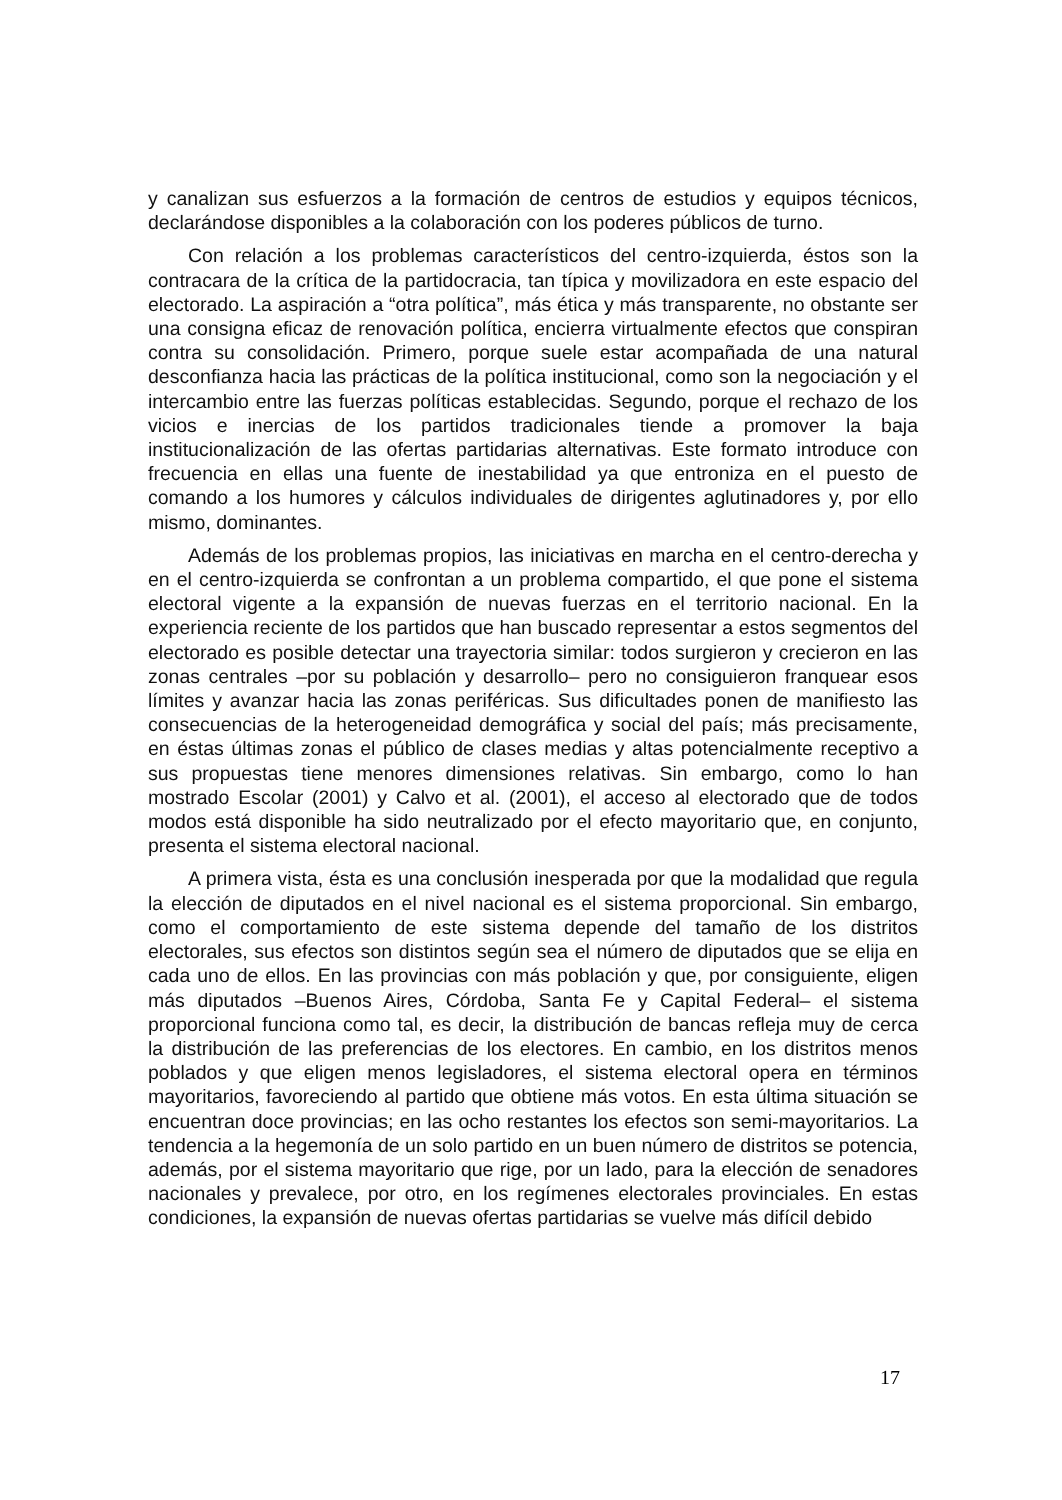y canalizan sus esfuerzos a la formación de centros de estudios y equipos técnicos, declarándose disponibles a la colaboración con los poderes públicos de turno.
Con relación a los problemas característicos del centro-izquierda, éstos son la contracara de la crítica de la partidocracia, tan típica y movilizadora en este espacio del electorado. La aspiración a “otra política”, más ética y más transparente, no obstante ser una consigna eficaz de renovación política, encierra virtualmente efectos que conspiran contra su consolidación. Primero, porque suele estar acompañada de una natural desconfianza hacia las prácticas de la política institucional, como son la negociación y el intercambio entre las fuerzas políticas establecidas. Segundo, porque el rechazo de los vicios e inercias de los partidos tradicionales tiende a promover la baja institucionalización de las ofertas partidarias alternativas. Este formato introduce con frecuencia en ellas una fuente de inestabilidad ya que entroniza en el puesto de comando a los humores y cálculos individuales de dirigentes aglutinadores y, por ello mismo, dominantes.
Además de los problemas propios, las iniciativas en marcha en el centro-derecha y en el centro-izquierda se confrontan a un problema compartido, el que pone el sistema electoral vigente a la expansión de nuevas fuerzas en el territorio nacional. En la experiencia reciente de los partidos que han buscado representar a estos segmentos del electorado es posible detectar una trayectoria similar: todos surgieron y crecieron en las zonas centrales –por su población y desarrollo– pero no consiguieron franquear esos límites y avanzar hacia las zonas periféricas. Sus dificultades ponen de manifiesto las consecuencias de la heterogeneidad demográfica y social del país; más precisamente, en éstas últimas zonas el público de clases medias y altas potencialmente receptivo a sus propuestas tiene menores dimensiones relativas. Sin embargo, como lo han mostrado Escolar (2001) y Calvo et al. (2001), el acceso al electorado que de todos modos está disponible ha sido neutralizado por el efecto mayoritario que, en conjunto, presenta el sistema electoral nacional.
A primera vista, ésta es una conclusión inesperada por que la modalidad que regula la elección de diputados en el nivel nacional es el sistema proporcional. Sin embargo, como el comportamiento de este sistema depende del tamaño de los distritos electorales, sus efectos son distintos según sea el número de diputados que se elija en cada uno de ellos. En las provincias con más población y que, por consiguiente, eligen más diputados –Buenos Aires, Córdoba, Santa Fe y Capital Federal– el sistema proporcional funciona como tal, es decir, la distribución de bancas refleja muy de cerca la distribución de las preferencias de los electores. En cambio, en los distritos menos poblados y que eligen menos legisladores, el sistema electoral opera en términos mayoritarios, favoreciendo al partido que obtiene más votos. En esta última situación se encuentran doce provincias; en las ocho restantes los efectos son semi-mayoritarios. La tendencia a la hegemonía de un solo partido en un buen número de distritos se potencia, además, por el sistema mayoritario que rige, por un lado, para la elección de senadores nacionales y prevalece, por otro, en los regímenes electorales provinciales. En estas condiciones, la expansión de nuevas ofertas partidarias se vuelve más difícil debido
17